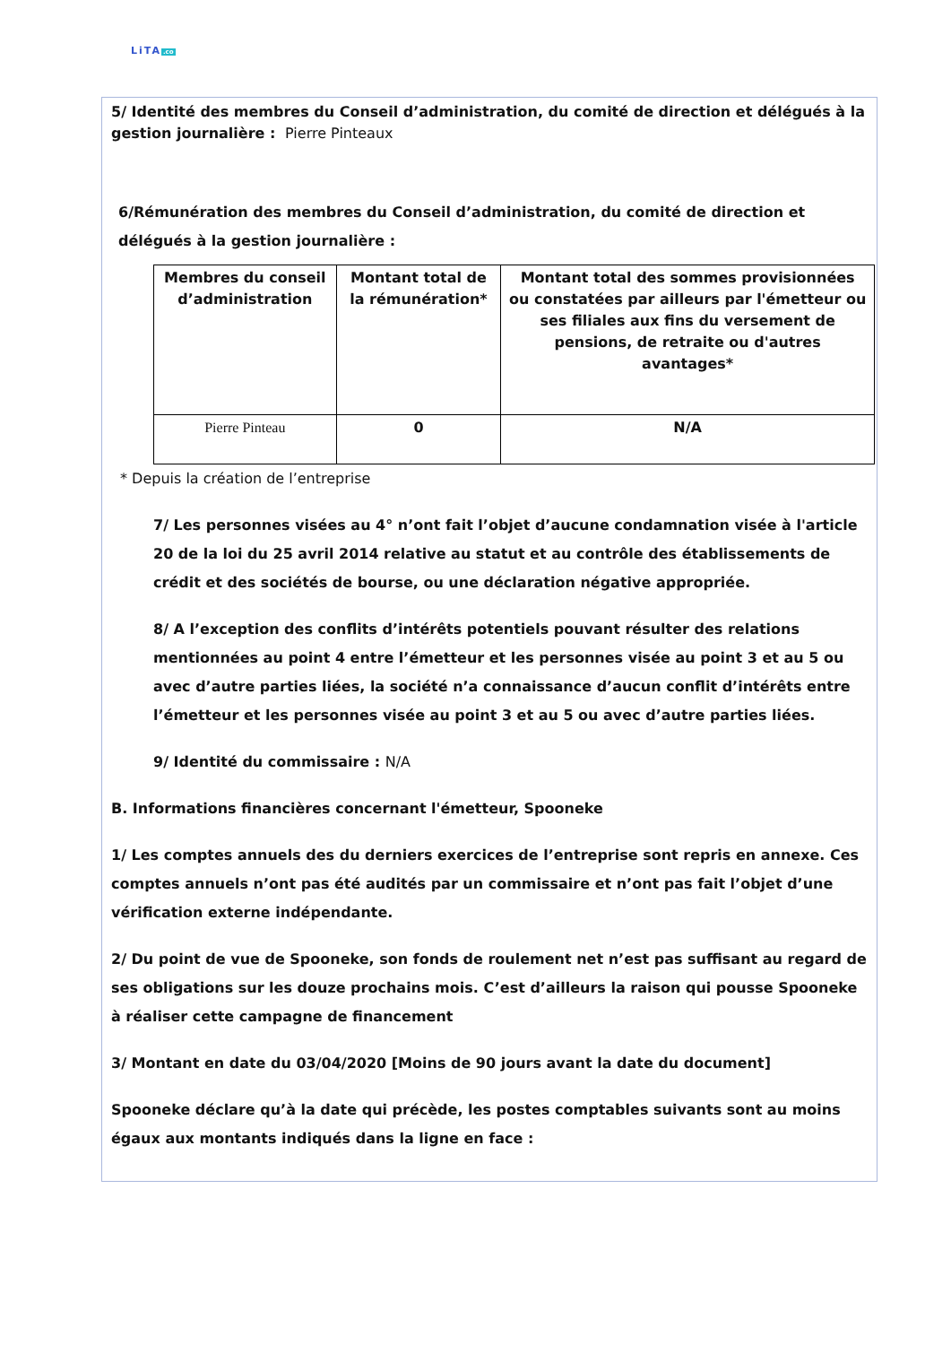LiTA.co
5/ Identité des membres du Conseil d’administration, du comité de direction et délégués à la gestion journalière : Pierre Pinteaux
6/Rémunération des membres du Conseil d’administration, du comité de direction et délégués à la gestion journalière :
| Membres du conseil d’administration | Montant total de la rémunération* | Montant total des sommes provisionnées ou constatées par ailleurs par l'émetteur ou ses filiales aux fins du versement de pensions, de retraite ou d'autres avantages* |
| --- | --- | --- |
| Pierre Pinteau | 0 | N/A |
* Depuis la création de l’entreprise
7/ Les personnes visées au 4° n’ont fait l’objet d’aucune condamnation visée à l'article 20 de la loi du 25 avril 2014 relative au statut et au contrôle des établissements de crédit et des sociétés de bourse, ou une déclaration négative appropriée.
8/ A l’exception des conflits d’intérêts potentiels pouvant résulter des relations mentionnées au point 4 entre l’émetteur et les personnes visée au point 3 et au 5 ou avec d’autre parties liées, la société n’a connaissance d’aucun conflit d’intérêts entre l’émetteur et les personnes visée au point 3 et au 5 ou avec d’autre parties liées.
9/ Identité du commissaire : N/A
B. Informations financières concernant l'émetteur, Spooneke
1/ Les comptes annuels des du derniers exercices de l’entreprise sont repris en annexe. Ces comptes annuels n’ont pas été audités par un commissaire et n’ont pas fait l’objet d’une vérification externe indépendante.
2/ Du point de vue de Spooneke, son fonds de roulement net n’est pas suffisant au regard de ses obligations sur les douze prochains mois. C’est d’ailleurs la raison qui pousse Spooneke à réaliser cette campagne de financement
3/ Montant en date du 03/04/2020 [Moins de 90 jours avant la date du document]
Spooneke déclare qu’à la date qui précède, les postes comptables suivants sont au moins égaux aux montants indiqués dans la ligne en face :